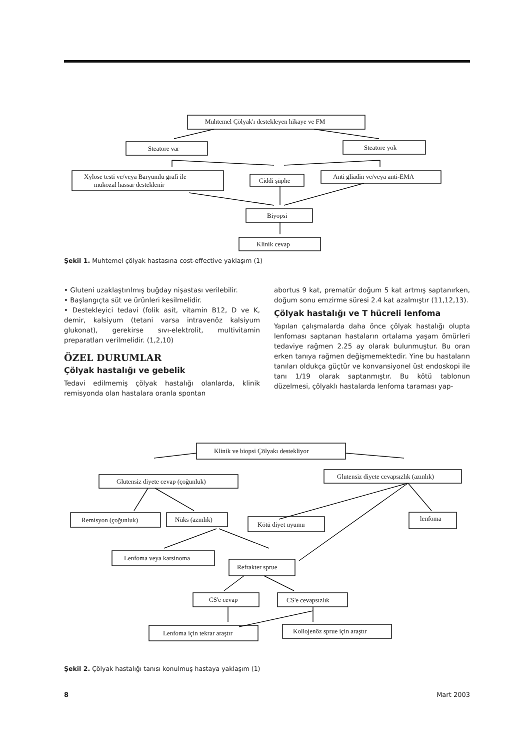Muhtemel Çölyak'ı destekleyen hikaye ve FM
Steatore var
Steatore yok
Xylose testi ve/veya Baryumlu grafi ile
mukozal hassar desteklenir
Ciddi şüphe
Anti gliadin ve/veya anti-EMA
Biyopsi
Klinik cevap
Şekil 1. Muhtemel çölyak hastasına cost-effective yaklaşım (1)
• Gluteni uzaklaştırılmış buğday nişastası verilebilir.
• Başlangıçta süt ve ürünleri kesilmelidir.
• Destekleyici tedavi (folik asit, vitamin B12, D ve K, demir, kalsiyum (tetani varsa intravenöz kalsiyum glukonat), gerekirse sıvı-elektrolit, multivitamin preparatları verilmelidir. (1,2,10)
ÖZEL DURUMLAR
Çölyak hastalığı ve gebelik
Tedavi edilmemiş çölyak hastalığı olanlarda, klinik remisyonda olan hastalara oranla spontan
abortus 9 kat, prematür doğum 5 kat artmış saptanırken, doğum sonu emzirme süresi 2.4 kat azalmıştır (11,12,13).
Çölyak hastalığı ve T hücreli lenfoma
Yapılan çalışmalarda daha önce çölyak hastalığı olupta lenfoması saptanan hastaların ortalama yaşam ömürleri tedaviye rağmen 2.25 ay olarak bulunmuştur. Bu oran erken tanıya rağmen değişmemektedir. Yine bu hastaların tanıları oldukça güçtür ve konvansiyonel üst endoskopi ile tanı 1/19 olarak saptanmıştır. Bu kötü tablonun düzelmesi, çölyaklı hastalarda lenfoma taraması yap-
Klinik ve biopsi Çölyakı destekliyor
Glutensiz diyete cevap (çoğunluk)
Glutensiz diyete cevapsızlık (azınlık)
Remisyon (çoğunluk)
Nüks (azınlık)
Kötü diyet uyumu
lenfoma
Lenfoma veya karsinoma
Refrakter sprue
CS'e cevap
CS'e cevapsızlık
Lenfoma için tekrar araştır
Kollojenöz sprue için araştır
Şekil 2. Çölyak hastalığı tanısı konulmuş hastaya yaklaşım (1)
8 Mart 2003